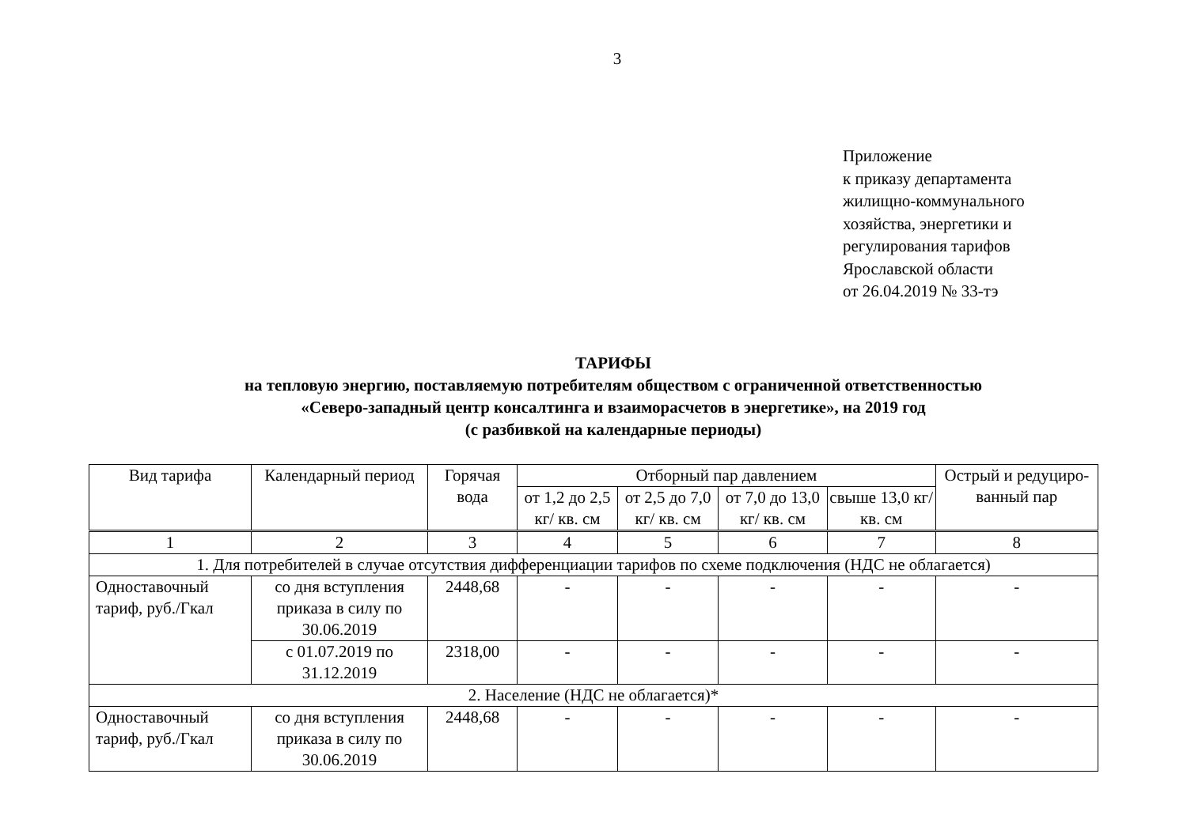3
Приложение
к приказу департамента
жилищно-коммунального
хозяйства, энергетики и
регулирования тарифов
Ярославской области
от 26.04.2019 № 33-тэ
ТАРИФЫ
на тепловую энергию, поставляемую потребителям обществом с ограниченной ответственностью
«Северо-западный центр консалтинга и взаиморасчетов в энергетике», на 2019 год
(с разбивкой на календарные периоды)
| Вид тарифа | Календарный период | Горячая вода | Отборный пар давлением | | | | Острый и редуциро-ванный пар |
| --- | --- | --- | --- | --- | --- | --- | --- |
| | | | от 1,2 до 2,5 кг/ кв. см | от 2,5 до 7,0 кг/ кв. см | от 7,0 до 13,0 кг/ кв. см | свыше 13,0 кг/ кв. см | |
| 1 | 2 | 3 | 4 | 5 | 6 | 7 | 8 |
| 1. Для потребителей в случае отсутствия дифференциации тарифов по схеме подключения (НДС не облагается) | | | | | | | |
| Одноставочный тариф, руб./Гкал | со дня вступления приказа в силу по 30.06.2019 | 2448,68 | - | - | - | - | - |
| | с 01.07.2019 по 31.12.2019 | 2318,00 | - | - | - | - | - |
| 2. Население (НДС не облагается)* | | | | | | | |
| Одноставочный тариф, руб./Гкал | со дня вступления приказа в силу по 30.06.2019 | 2448,68 | - | - | - | - | - |